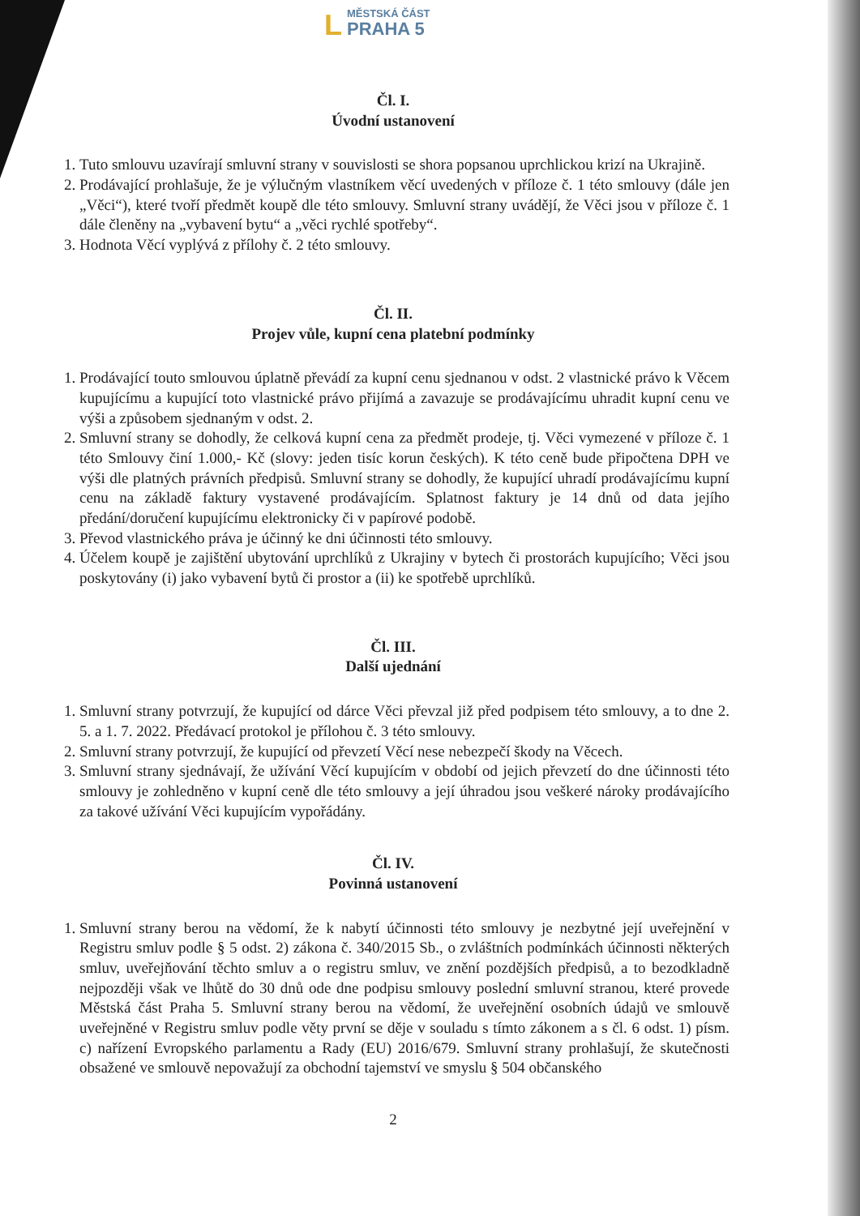L
MĚSTSKÁ ČÁST
PRAHA 5
Čl. I.
Úvodní ustanovení
1. Tuto smlouvu uzavírají smluvní strany v souvislosti se shora popsanou uprchlickou krizí na Ukrajině.
2. Prodávající prohlašuje, že je výlučným vlastníkem věcí uvedených v příloze č. 1 této smlouvy (dále jen „Věci“), které tvoří předmět koupě dle této smlouvy. Smluvní strany uvádějí, že Věci jsou v příloze č. 1 dále členěny na „vybavení bytu“ a „věci rychlé spotřeby“.
3. Hodnota Věcí vyplývá z přílohy č. 2 této smlouvy.
Čl. II.
Projev vůle, kupní cena platební podmínky
1. Prodávající touto smlouvou úplatně převádí za kupní cenu sjednanou v odst. 2 vlastnické právo k Věcem kupujícímu a kupující toto vlastnické právo přijímá a zavazuje se prodávajícímu uhradit kupní cenu ve výši a způsobem sjednaným v odst. 2.
2. Smluvní strany se dohodly, že celková kupní cena za předmět prodeje, tj. Věci vymezené v příloze č. 1 této Smlouvy činí 1.000,- Kč (slovy: jeden tisíc korun českých). K této ceně bude připočtena DPH ve výši dle platných právních předpisů. Smluvní strany se dohodly, že kupující uhradí prodávajícímu kupní cenu na základě faktury vystavené prodávajícím. Splatnost faktury je 14 dnů od data jejího předání/doručení kupujícímu elektronicky či v papírové podobě.
3. Převod vlastnického práva je účinný ke dni účinnosti této smlouvy.
4. Účelem koupě je zajištění ubytování uprchlíků z Ukrajiny v bytech či prostorách kupujícího; Věci jsou poskytovány (i) jako vybavení bytů či prostor a (ii) ke spotřebě uprchlíků.
Čl. III.
Další ujednání
1. Smluvní strany potvrzují, že kupující od dárce Věci převzal již před podpisem této smlouvy, a to dne 2. 5. a 1. 7. 2022. Předávací protokol je přílohou č. 3 této smlouvy.
2. Smluvní strany potvrzují, že kupující od převzetí Věcí nese nebezpečí škody na Věcech.
3. Smluvní strany sjednávají, že užívání Věcí kupujícím v období od jejich převzetí do dne účinnosti této smlouvy je zohledněno v kupní ceně dle této smlouvy a její úhradou jsou veškeré nároky prodávajícího za takové užívání Věci kupujícím vypořádány.
Čl. IV.
Povinná ustanovení
1. Smluvní strany berou na vědomí, že k nabytí účinnosti této smlouvy je nezbytné její uveřejnění v Registru smluv podle § 5 odst. 2) zákona č. 340/2015 Sb., o zvláštních podmínkách účinnosti některých smluv, uveřejňování těchto smluv a o registru smluv, ve znění pozdějších předpisů, a to bezodkladně nejpozději však ve lhůtě do 30 dnů ode dne podpisu smlouvy poslední smluvní stranou, které provede Městská část Praha 5. Smluvní strany berou na vědomí, že uveřejnění osobních údajů ve smlouvě uveřejněné v Registru smluv podle věty první se děje v souladu s tímto zákonem a s čl. 6 odst. 1) písm. c) nařízení Evropského parlamentu a Rady (EU) 2016/679. Smluvní strany prohlašují, že skutečnosti obsažené ve smlouvě nepovažují za obchodní tajemství ve smyslu § 504 občanského
2